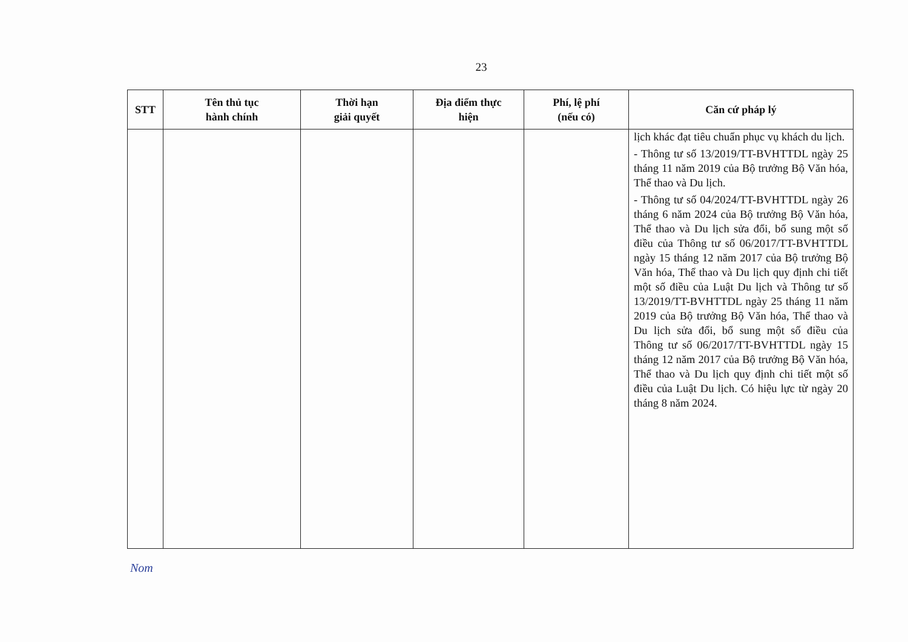23
| STT | Tên thủ tục hành chính | Thời hạn giải quyết | Địa điểm thực hiện | Phí, lệ phí (nếu có) | Căn cứ pháp lý |
| --- | --- | --- | --- | --- | --- |
| | | | | | lịch khác đạt tiêu chuẩn phục vụ khách du lịch. - Thông tư số 13/2019/TT-BVHTTDL ngày 25 tháng 11 năm 2019 của Bộ trưởng Bộ Văn hóa, Thể thao và Du lịch. - Thông tư số 04/2024/TT-BVHTTDL ngày 26 tháng 6 năm 2024 của Bộ trưởng Bộ Văn hóa, Thể thao và Du lịch sửa đổi, bổ sung một số điều của Thông tư số 06/2017/TT-BVHTTDL ngày 15 tháng 12 năm 2017 của Bộ trưởng Bộ Văn hóa, Thể thao và Du lịch quy định chi tiết một số điều của Luật Du lịch và Thông tư số 13/2019/TT-BVHTTDL ngày 25 tháng 11 năm 2019 của Bộ trưởng Bộ Văn hóa, Thể thao và Du lịch sửa đổi, bổ sung một số điều của Thông tư số 06/2017/TT-BVHTTDL ngày 15 tháng 12 năm 2017 của Bộ trưởng Bộ Văn hóa, Thể thao và Du lịch quy định chi tiết một số điều của Luật Du lịch. Có hiệu lực từ ngày 20 tháng 8 năm 2024. |
Nom